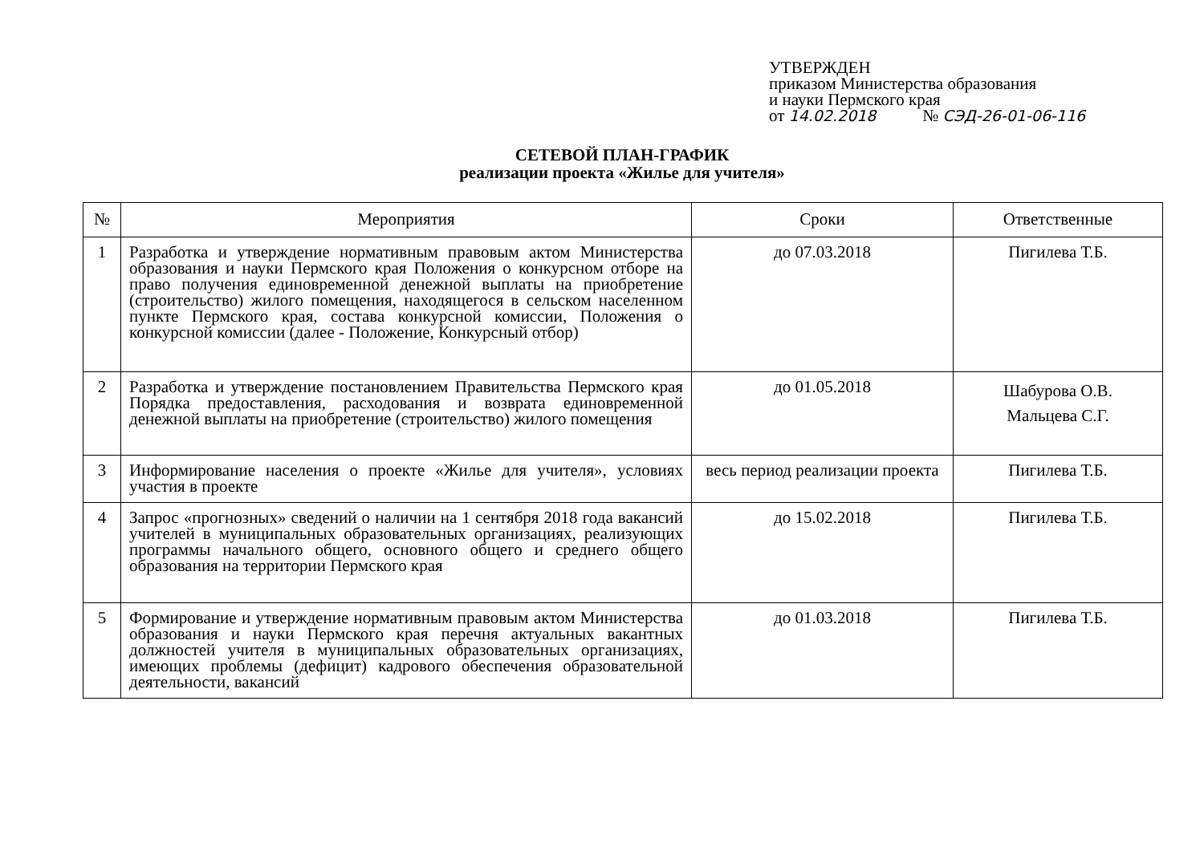УТВЕРЖДЕН
приказом Министерства образования
и науки Пермского края
от 14.02.2018 № СЭД-26-01-06-116
СЕТЕВОЙ ПЛАН-ГРАФИК
реализации проекта «Жилье для учителя»
| № | Мероприятия | Сроки | Ответственные |
| --- | --- | --- | --- |
| 1 | Разработка и утверждение нормативным правовым актом Министерства образования и науки Пермского края Положения о конкурсном отборе на право получения единовременной денежной выплаты на приобретение (строительство) жилого помещения, находящегося в сельском населенном пункте Пермского края, состава конкурсной комиссии, Положения о конкурсной комиссии (далее - Положение, Конкурсный отбор) | до 07.03.2018 | Пигилева Т.Б. |
| 2 | Разработка и утверждение постановлением Правительства Пермского края Порядка предоставления, расходования и возврата единовременной денежной выплаты на приобретение (строительство) жилого помещения | до 01.05.2018 | Шабурова О.В. Мальцева С.Г. |
| 3 | Информирование населения о проекте «Жилье для учителя», условиях участия в проекте | весь период реализации проекта | Пигилева Т.Б. |
| 4 | Запрос «прогнозных» сведений о наличии на 1 сентября 2018 года вакансий учителей в муниципальных образовательных организациях, реализующих программы начального общего, основного общего и среднего общего образования на территории Пермского края | до 15.02.2018 | Пигилева Т.Б. |
| 5 | Формирование и утверждение нормативным правовым актом Министерства образования и науки Пермского края перечня актуальных вакантных должностей учителя в муниципальных образовательных организациях, имеющих проблемы (дефицит) кадрового обеспечения образовательной деятельности, вакансий | до 01.03.2018 | Пигилева Т.Б. |